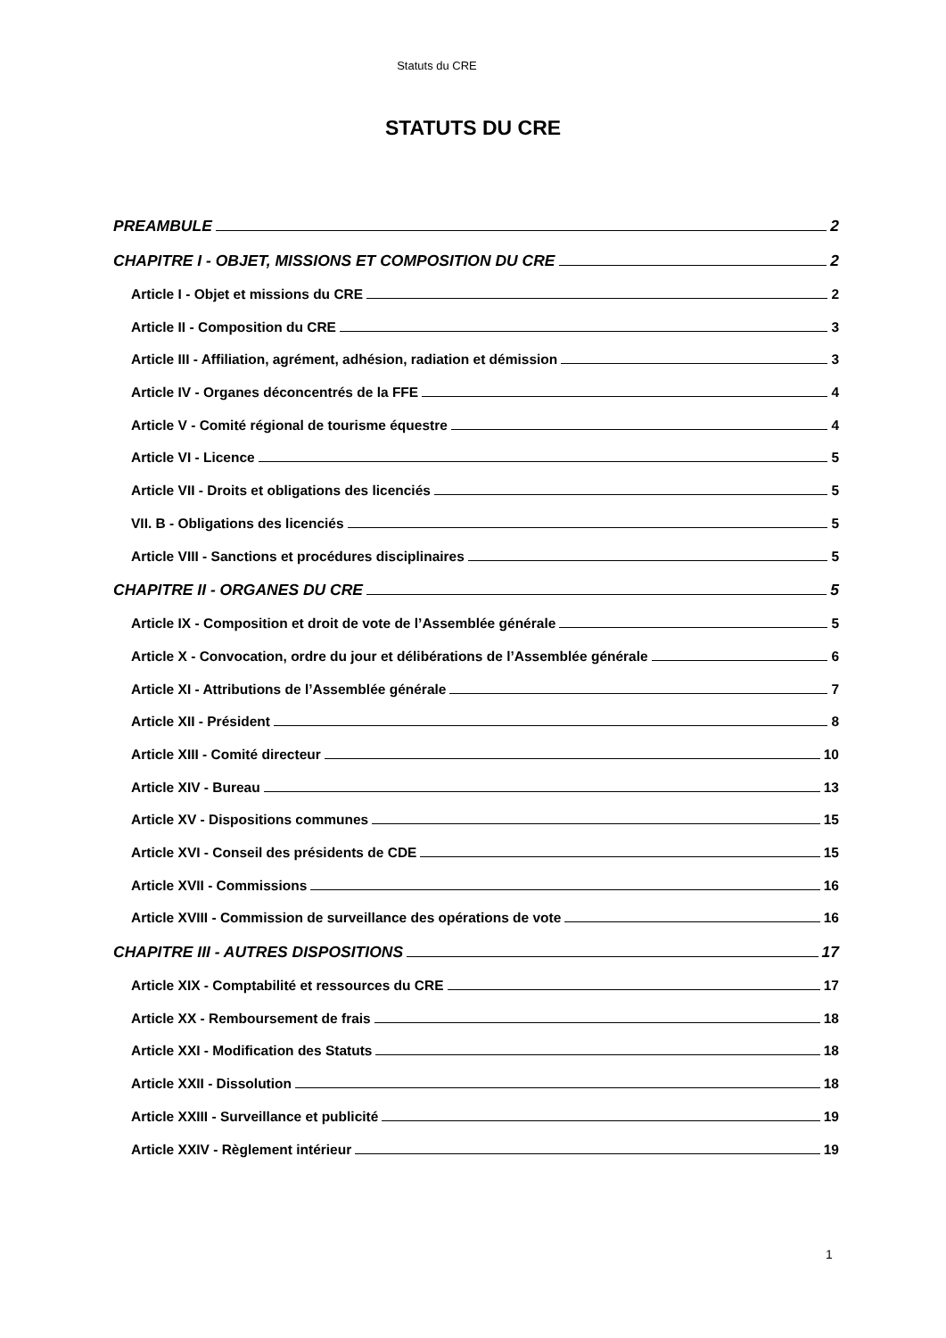Statuts du CRE
STATUTS DU CRE
PREAMBULE 2
CHAPITRE I - OBJET, MISSIONS ET COMPOSITION DU CRE 2
Article I - Objet et missions du CRE 2
Article II - Composition du CRE 3
Article III - Affiliation, agrément, adhésion, radiation et démission 3
Article IV - Organes déconcentrés de la FFE 4
Article V - Comité régional de tourisme équestre 4
Article VI - Licence 5
Article VII - Droits et obligations des licenciés 5
VII. B - Obligations des licenciés 5
Article VIII - Sanctions et procédures disciplinaires 5
CHAPITRE II - ORGANES DU CRE 5
Article IX - Composition et droit de vote de l’Assemblée générale 5
Article X - Convocation, ordre du jour et délibérations de l’Assemblée générale 6
Article XI - Attributions de l’Assemblée générale 7
Article XII - Président 8
Article XIII - Comité directeur 10
Article XIV - Bureau 13
Article XV - Dispositions communes 15
Article XVI - Conseil des présidents de CDE 15
Article XVII - Commissions 16
Article XVIII - Commission de surveillance des opérations de vote 16
CHAPITRE III - AUTRES DISPOSITIONS 17
Article XIX - Comptabilité et ressources du CRE 17
Article XX - Remboursement de frais 18
Article XXI - Modification des Statuts 18
Article XXII - Dissolution 18
Article XXIII - Surveillance et publicité 19
Article XXIV - Règlement intérieur 19
1